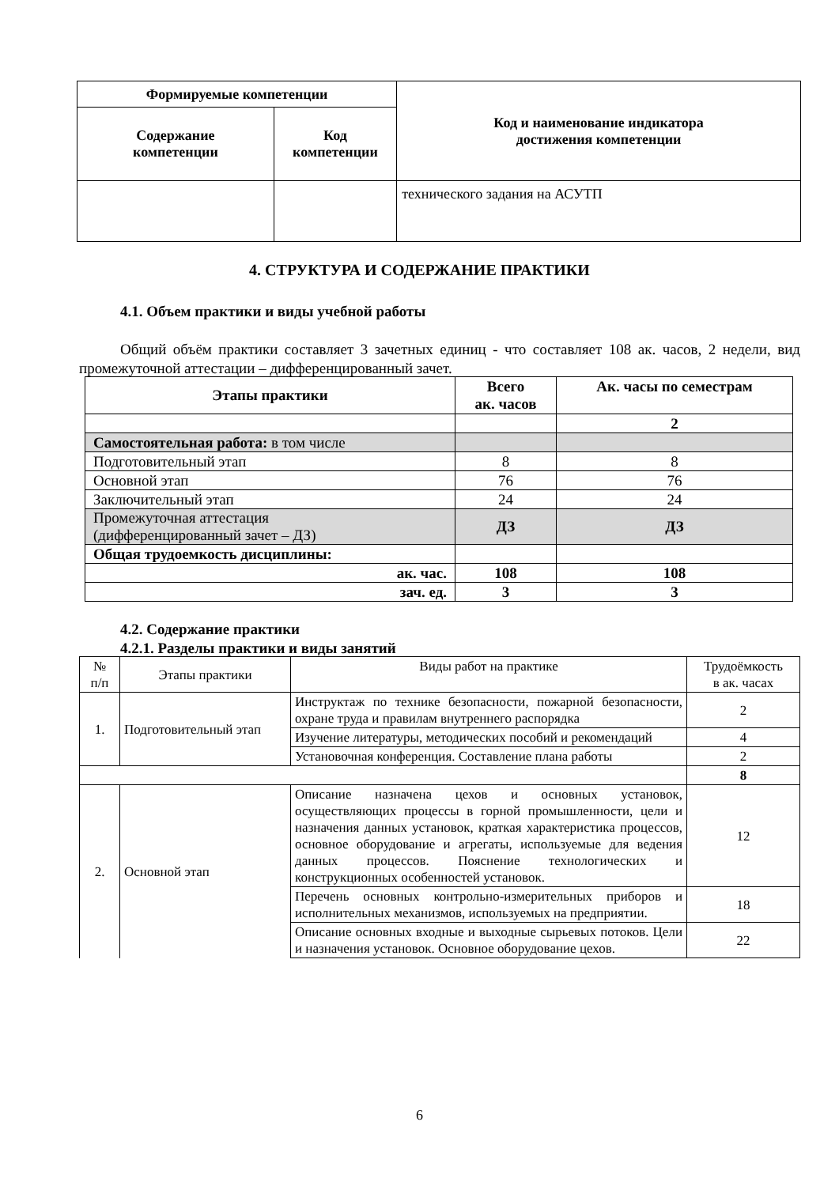| Формируемые компетенции | | Код и наименование индикатора достижения компетенции |
| --- | --- | --- |
| Содержание компетенции | Код компетенции | |
| | | технического задания на АСУТП |
4. СТРУКТУРА И СОДЕРЖАНИЕ ПРАКТИКИ
4.1. Объем практики и виды учебной работы
Общий объём практики составляет 3 зачетных единиц - что составляет 108 ак. часов, 2 недели, вид промежуточной аттестации – дифференцированный зачет.
| Этапы практики | Всего ак. часов | Ак. часы по семестрам |
| --- | --- | --- |
| | | 2 |
| Самостоятельная работа: в том числе | | |
| Подготовительный этап | 8 | 8 |
| Основной этап | 76 | 76 |
| Заключительный этап | 24 | 24 |
| Промежуточная аттестация (дифференцированный зачет – ДЗ) | ДЗ | ДЗ |
| Общая трудоемкость дисциплины: | | |
| ак. час. | 108 | 108 |
| зач. ед. | 3 | 3 |
4.2. Содержание практики
4.2.1. Разделы практики и виды занятий
| № п/п | Этапы практики | Виды работ на практике | Трудоёмкость в ак. часах |
| 1. | Подготовительный этап | Инструктаж по технике безопасности, пожарной безопасности, охране труда и правилам внутреннего распорядка | 2 |
| | | Изучение литературы, методических пособий и рекомендаций | 4 |
| | | Установочная конференция. Составление плана работы | 2 |
| | | | 8 |
| 2. | Основной этап | Описание назначена цехов и основных установок, осуществляющих процессы в горной промышленности, цели и назначения данных установок, краткая характеристика процессов, основное оборудование и агрегаты, используемые для ведения данных процессов. Пояснение технологических и конструкционных особенностей установок. | 12 |
| | | Перечень основных контрольно-измерительных приборов и исполнительных механизмов, используемых на предприятии. | 18 |
| | | Описание основных входные и выходные сырьевых потоков. Цели и назначения установок. Основное оборудование цехов. | 22 |
6